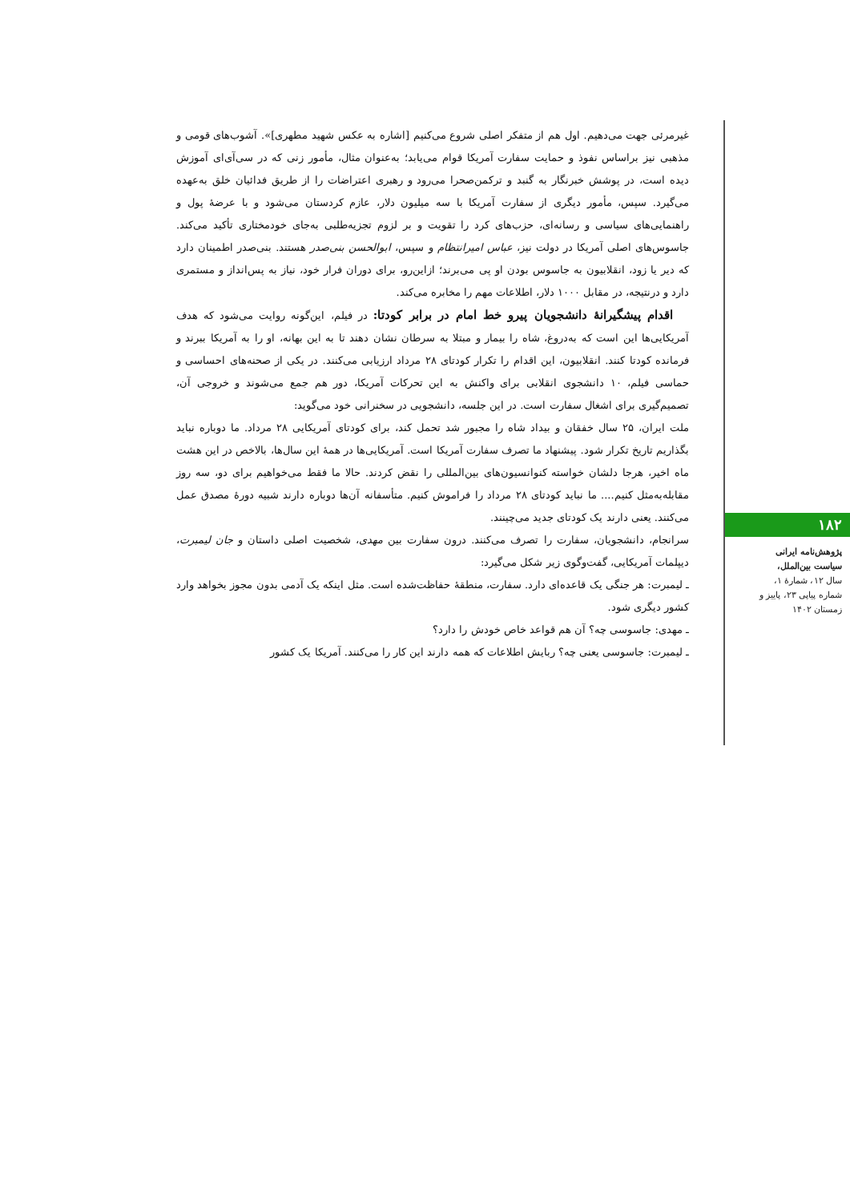غیرمرئی جهت می‌دهیم. اول هم از متفکر اصلی شروع می‌کنیم [اشاره به عکس شهید مطهری]». آشوب‌های قومی و مذهبی نیز براساس نفوذ و حمایت سفارت آمریکا قوام می‌یابد؛ به‌عنوان مثال، مأمور زنی که در سی‌آی‌ای آموزش دیده است، در پوشش خبرنگار به گنبد و ترکمن‌صحرا می‌رود و رهبری اعتراضات را از طریق فدائیان خلق به‌عهده می‌گیرد. سپس، مأمور دیگری از سفارت آمریکا با سه میلیون دلار، عازم کردستان می‌شود و با عرضهٔ پول و راهنمایی‌های سیاسی و رسانه‌ای، حزب‌های کرد را تقویت و بر لزوم تجزیه‌طلبی به‌جای خودمختاری تأکید می‌کند. جاسوس‌های اصلی آمریکا در دولت نیز، عباس امیرانتظام و سپس، ابوالحسن بنی‌صدر هستند. بنی‌صدر اطمینان دارد که دیر یا زود، انقلابیون به جاسوس بودن او پی می‌برند؛ ازاین‌رو، برای دوران فرار خود، نیاز به پس‌انداز و مستمری دارد و درنتیجه، در مقابل ۱۰۰۰ دلار، اطلاعات مهم را مخابره می‌کند.
اقدام پیشگیرانهٔ دانشجویان پیرو خط امام در برابر کودتا: در فیلم، این‌گونه روایت می‌شود که هدف آمریکایی‌ها این است که به‌دروغ، شاه را بیمار و مبتلا به سرطان نشان دهند تا به این بهانه، او را به آمریکا ببرند و فرمانده کودتا کنند. انقلابیون، این اقدام را تکرار کودتای ۲۸ مرداد ارزیابی می‌کنند. در یکی از صحنه‌های احساسی و حماسی فیلم، ۱۰ دانشجوی انقلابی برای واکنش به این تحرکات آمریکا، دور هم جمع می‌شوند و خروجی آن، تصمیم‌گیری برای اشغال سفارت است. در این جلسه، دانشجویی در سخنرانی خود می‌گوید:
ملت ایران، ۲۵ سال خفقان و بیداد شاه را مجبور شد تحمل کند، برای کودتای آمریکایی ۲۸ مرداد. ما دوباره نباید بگذاریم تاریخ تکرار شود. پیشنهاد ما تصرف سفارت آمریکا است. آمریکایی‌ها در همهٔ این سال‌ها، بالاخص در این هشت ماه اخیر، هرجا دلشان خواسته کنوانسیون‌های بین‌المللی را نقض کردند. حالا ما فقط می‌خواهیم برای دو، سه روز مقابله‌به‌مثل کنیم.... ما نباید کودتای ۲۸ مرداد را فراموش کنیم. متأسفانه آن‌ها دوباره دارند شبیه دورهٔ مصدق عمل می‌کنند. یعنی دارند یک کودتای جدید می‌چینند.
سرانجام، دانشجویان، سفارت را تصرف می‌کنند. درون سفارت بین مهدی، شخصیت اصلی داستان و جان لیمبرت، دیپلمات آمریکایی، گفت‌وگوی زیر شکل می‌گیرد:
ـ لیمبرت: هر جنگی یک قاعده‌ای دارد. سفارت، منطقهٔ حفاظت‌شده است. مثل اینکه یک آدمی بدون مجوز بخواهد وارد کشور دیگری شود.
ـ مهدی: جاسوسی چه؟ آن هم قواعد خاص خودش را دارد؟
ـ لیمبرت: جاسوسی یعنی چه؟ ربایش اطلاعات که همه دارند این کار را می‌کنند. آمریکا یک کشور
۱۸۲
پژوهش‌نامه ایرانی سیاست بین‌الملل،
سال ۱۲، شمارهٔ ۱، شماره پیاپی ۲۳، پاییز و زمستان ۱۴۰۲